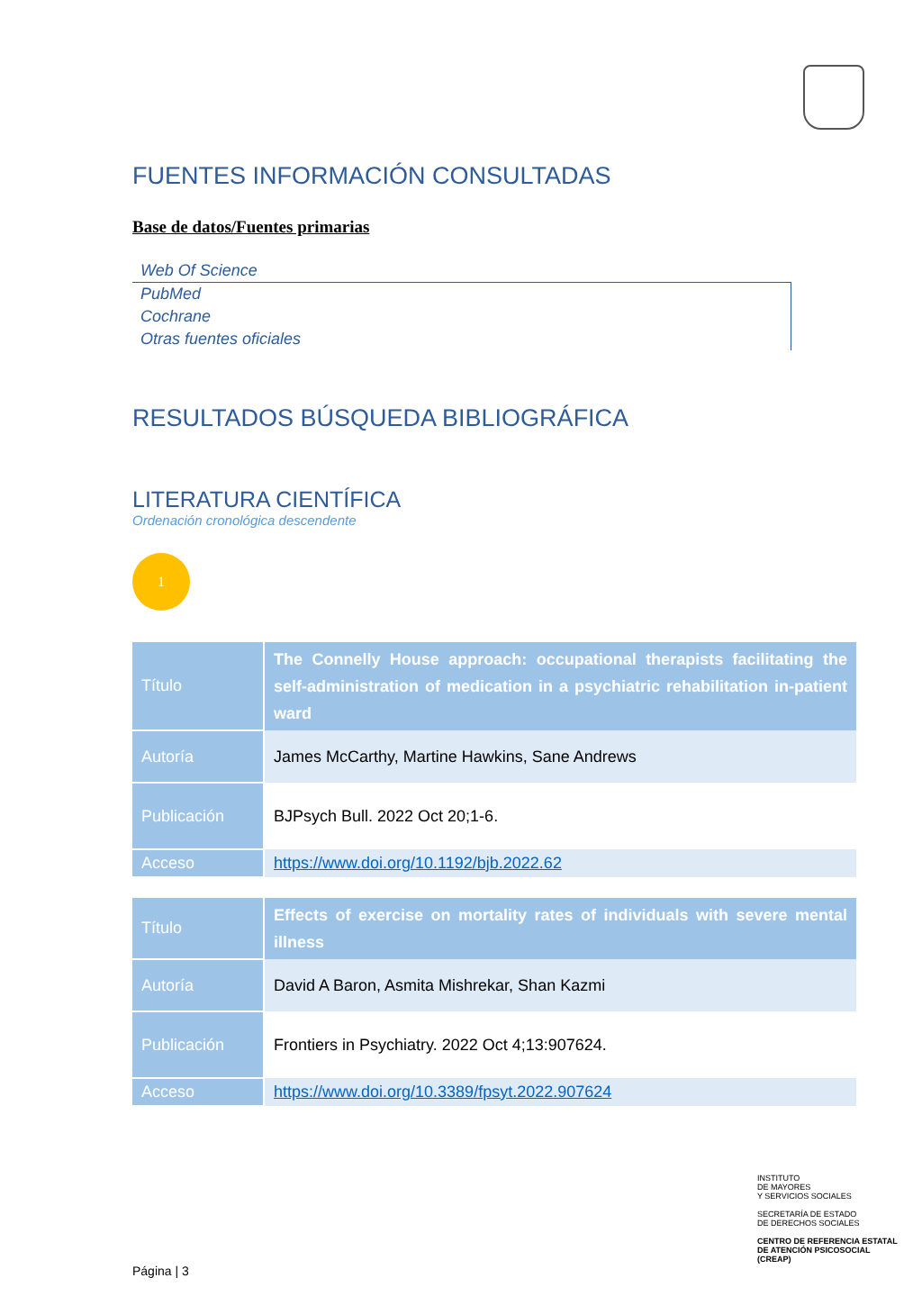FUENTES INFORMACIÓN CONSULTADAS
Base de datos/Fuentes primarias
Web Of Science
PubMed
Cochrane
Otras fuentes oficiales
RESULTADOS BÚSQUEDA BIBLIOGRÁFICA
LITERATURA CIENTÍFICA
Ordenación cronológica descendente
1
| Título | The Connelly House approach: occupational therapists facilitating the self-administration of medication in a psychiatric rehabilitation in-patient ward |
| Autoría | James McCarthy, Martine Hawkins, Sane Andrews |
| Publicación | BJPsych Bull. 2022 Oct 20;1-6. |
| Acceso | https://www.doi.org/10.1192/bjb.2022.62 |
| Título | Effects of exercise on mortality rates of individuals with severe mental illness |
| Autoría | David A Baron, Asmita Mishrekar, Shan Kazmi |
| Publicación | Frontiers in Psychiatry. 2022 Oct 4;13:907624. |
| Acceso | https://www.doi.org/10.3389/fpsyt.2022.907624 |
Página | 3
INSTITUTO
DE MAYORES
Y SERVICIOS SOCIALES
SECRETARÍA DE ESTADO
DE DERECHOS SOCIALES
CENTRO DE REFERENCIA ESTATAL
DE ATENCIÓN PSICOSOCIAL
(CREAP)